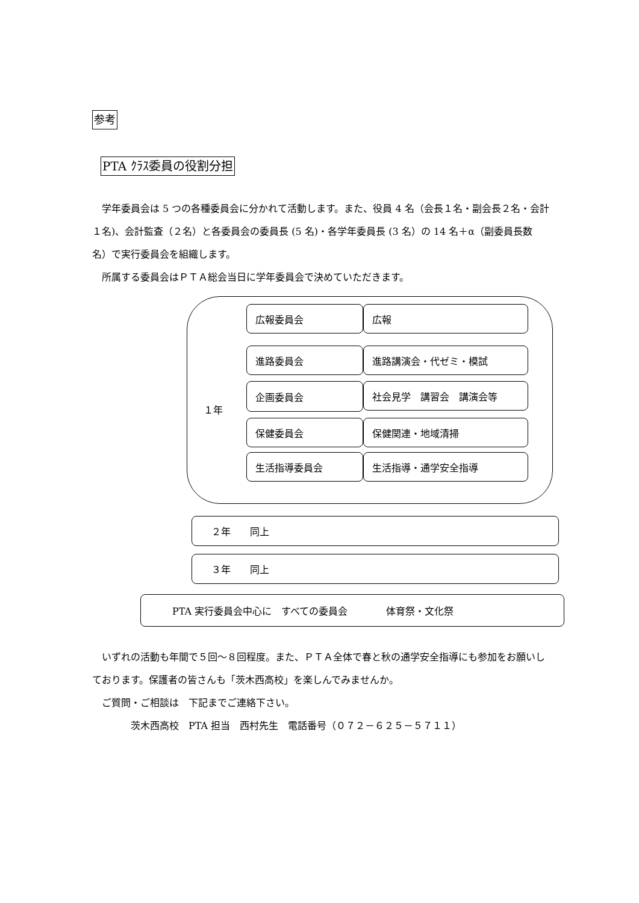参考
PTA ｸﾗｽ委員の役割分担
　学年委員会は 5 つの各種委員会に分かれて活動します。また、役員 4 名（会長１名・副会長２名・会計１名)、会計監査（２名）と各委員会の委員長 (5 名)・各学年委員長 (3 名）の 14 名＋α（副委員長数名）で実行委員会を組織します。
　所属する委員会はＰＴＡ総会当日に学年委員会で決めていただきます。
１年
広報委員会 広報
進路委員会 進路講演会・代ゼミ・模試
企画委員会
社会見学　講習会　講演会等
保健委員会 保健関連・地域清掃
生活指導委員会 生活指導・通学安全指導
２年　　同上
３年　　同上
PTA 実行委員会中心に　すべての委員会　　　　体育祭・文化祭
　いずれの活動も年間で５回～８回程度。また、ＰＴＡ全体で春と秋の通学安全指導にも参加をお願いしております。保護者の皆さんも「茨木西高校」を楽しんでみませんか。
　ご質問・ご相談は　下記までご連絡下さい。
　　　　茨木西高校　PTA 担当　西村先生　電話番号（０７２－６２５－５７１１）